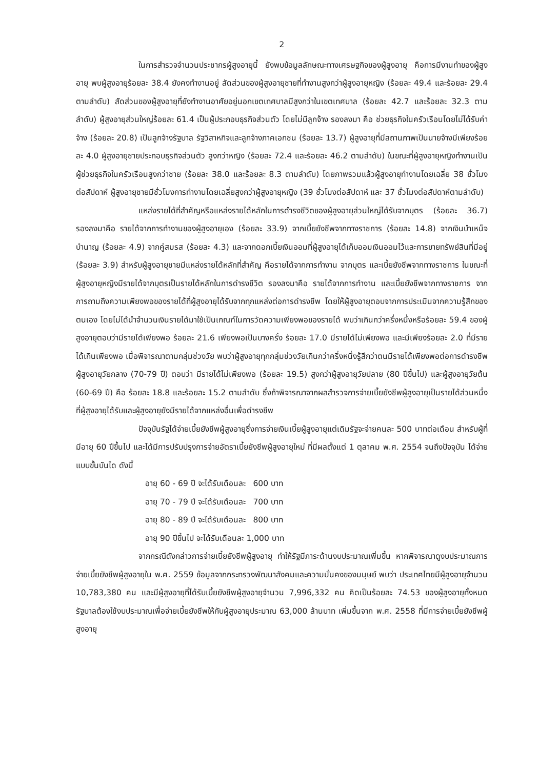2
ในการสำรวจจำนวนประชากรผู้สูงอายุนี้ ยังพบข้อมูลลักษณะทางเศรษฐกิจของผู้สูงอายุ คือการมีงานทำของผู้สูงอายุ พบผู้สูงอายุร้อยละ 38.4 ยังคงทำงานอยู่ สัดส่วนของผู้สูงอายุชายที่ทำงานสูงกว่าผู้สูงอายุหญิง (ร้อยละ 49.4 และร้อยละ 29.4 ตามลำดับ) สัดส่วนของผู้สูงอายุที่ยังทำงานอาศัยอยู่นอกเขตเทศบาลมีสูงกว่าในเขตเทศบาล (ร้อยละ 42.7 และร้อยละ 32.3 ตามลำดับ) ผู้สูงอายุส่วนใหญ่ร้อยละ 61.4 เป็นผู้ประกอบธุรกิจส่วนตัว โดยไม่มีลูกจ้าง รองลงมา คือ ช่วยธุรกิจในครัวเรือนโดยไม่ได้รับค่าจ้าง (ร้อยละ 20.8) เป็นลูกจ้างรัฐบาล รัฐวิสาหกิจและลูกจ้างภาคเอกชน (ร้อยละ 13.7) ผู้สูงอายุที่มีสถานภาพเป็นนายจ้างมีเพียงร้อยละ 4.0 ผู้สูงอายุชายประกอบธุรกิจส่วนตัว สูงกว่าหญิง (ร้อยละ 72.4 และร้อยละ 46.2 ตามลำดับ) ในขณะที่ผู้สูงอายุหญิงทำงานเป็นผู้ช่วยธุรกิจในครัวเรือนสูงกว่าชาย (ร้อยละ 38.0 และร้อยละ 8.3 ตามลำดับ) โดยภาพรวมแล้วผู้สูงอายุทำงานโดยเฉลี่ย 38 ชั่วโมงต่อสัปดาห์ ผู้สูงอายุชายมีชั่วโมงการทำงานโดยเฉลี่ยสูงกว่าผู้สูงอายุหญิง (39 ชั่วโมงต่อสัปดาห์ และ 37 ชั่วโมงต่อสัปดาห์ตามลำดับ)
แหล่งรายได้ที่สำคัญหรือแหล่งรายได้หลักในการดำรงชีวิตของผู้สูงอายุส่วนใหญ่ได้รับจากบุตร (ร้อยละ 36.7) รองลงมาคือ รายได้จากการทำงานของผู้สูงอายุเอง (ร้อยละ 33.9) จากเบี้ยยังชีพจากทางราชการ (ร้อยละ 14.8) จากเงินบำเหน็จบำนาญ (ร้อยละ 4.9) จากคู่สมรส (ร้อยละ 4.3) และจากดอกเบี้ยเงินออมที่ผู้สูงอายุได้เก็บออมเงินออมไว้และการขายทรัพย์สินที่มีอยู่ (ร้อยละ 3.9) สำหรับผู้สูงอายุชายมีแหล่งรายได้หลักที่สำคัญ คือรายได้จากการทำงาน จากบุตร และเบี้ยยังชีพจากทางราชการ ในขณะที่ผู้สูงอายุหญิงมีรายได้จากบุตรเป็นรายได้หลักในการดำรงชีวิต รองลงมาคือ รายได้จากการทำงาน และเบี้ยยังชีพจากทางราชการ จากการถามถึงความเพียงพอของรายได้ที่ผู้สูงอายุได้รับจากทุกแหล่งต่อการดำรงชีพ โดยให้ผู้สูงอายุตอบจากการประเมินจากความรู้สึกของตนเอง โดยไม่ได้นำจำนวนเงินรายได้มาใช้เป็นเกณฑ์ในการวัดความเพียงพอของรายได้ พบว่าเกินกว่าครึ่งหนึ่งหรือร้อยละ 59.4 ของผู้สูงอายุตอบว่ามีรายได้เพียงพอ ร้อยละ 21.6 เพียงพอเป็นบางครั้ง ร้อยละ 17.0 มีรายได้ไม่เพียงพอ และมีเพียงร้อยละ 2.0 ที่มีรายได้เกินเพียงพอ เมื่อพิจารณาตามกลุ่มช่วงวัย พบว่าผู้สูงอายุทุกกลุ่มช่วงวัยเกินกว่าครึ่งหนึ่งรู้สึกว่าตนมีรายได้เพียงพอต่อการดำรงชีพ ผู้สูงอายุวัยกลาง (70-79 ปี) ตอบว่า มีรายได้ไม่เพียงพอ (ร้อยละ 19.5) สูงกว่าผู้สูงอายุวัยปลาย (80 ปีขึ้นไป) และผู้สูงอายุวัยต้น (60-69 ปี) คือ ร้อยละ 18.8 และร้อยละ 15.2 ตามลำดับ ซึ่งถ้าพิจารณาจากผลสำรวจการจ่ายเบี้ยยังชีพผู้สูงอายุเป็นรายได้ส่วนหนึ่งที่ผู้สูงอายุได้รับและผู้สูงอายุยังมีรายได้จากแหล่งอื่นเพื่อดำรงชีพ
ปัจจุบันรัฐได้จ่ายเบี้ยยังชีพผู้สูงอายุซึ่งการจ่ายเงินเบี้ยผู้สูงอายุแต่เดิมรัฐจะจ่ายคนละ 500 บาทต่อเดือน สำหรับผู้ที่มีอายุ 60 ปีขึ้นไป และได้มีการปรับปรุงการจ่ายอัตราเบี้ยยังชีพผู้สูงอายุใหม่ ที่มีผลตั้งแต่ 1 ตุลาคม พ.ศ. 2554 จนถึงปัจจุบัน ได้จ่ายแบบขั้นบันได ดังนี้
อายุ 60 - 69 ปี จะได้รับเดือนละ 600 บาท
อายุ 70 - 79 ปี จะได้รับเดือนละ 700 บาท
อายุ 80 - 89 ปี จะได้รับเดือนละ 800 บาท
อายุ 90 ปีขึ้นไป จะได้รับเดือนละ 1,000 บาท
จากกรณีดังกล่าวการจ่ายเบี้ยยังชีพผู้สูงอายุ ทำให้รัฐมีภาระด้านงบประมาณเพิ่มขึ้น หากพิจารณาดูงบประมาณการจ่ายเบี้ยยังชีพผู้สูงอายุใน พ.ศ. 2559 ข้อมูลจากกระทรวงพัฒนาสังคมและความมั่นคงของมนุษย์ พบว่า ประเทศไทยมีผู้สูงอายุจำนวน 10,783,380 คน และมีผู้สูงอายุที่ได้รับเบี้ยยังชีพผู้สูงอายุจำนวน 7,996,332 คน คิดเป็นร้อยละ 74.53 ของผู้สูงอายุทั้งหมด รัฐบาลต้องใช้งบประมาณเพื่อจ่ายเบี้ยยังชีพให้กับผู้สูงอายุประมาณ 63,000 ล้านบาท เพิ่มขึ้นจาก พ.ศ. 2558 ที่มีการจ่ายเบี้ยยังชีพผู้สูงอายุ